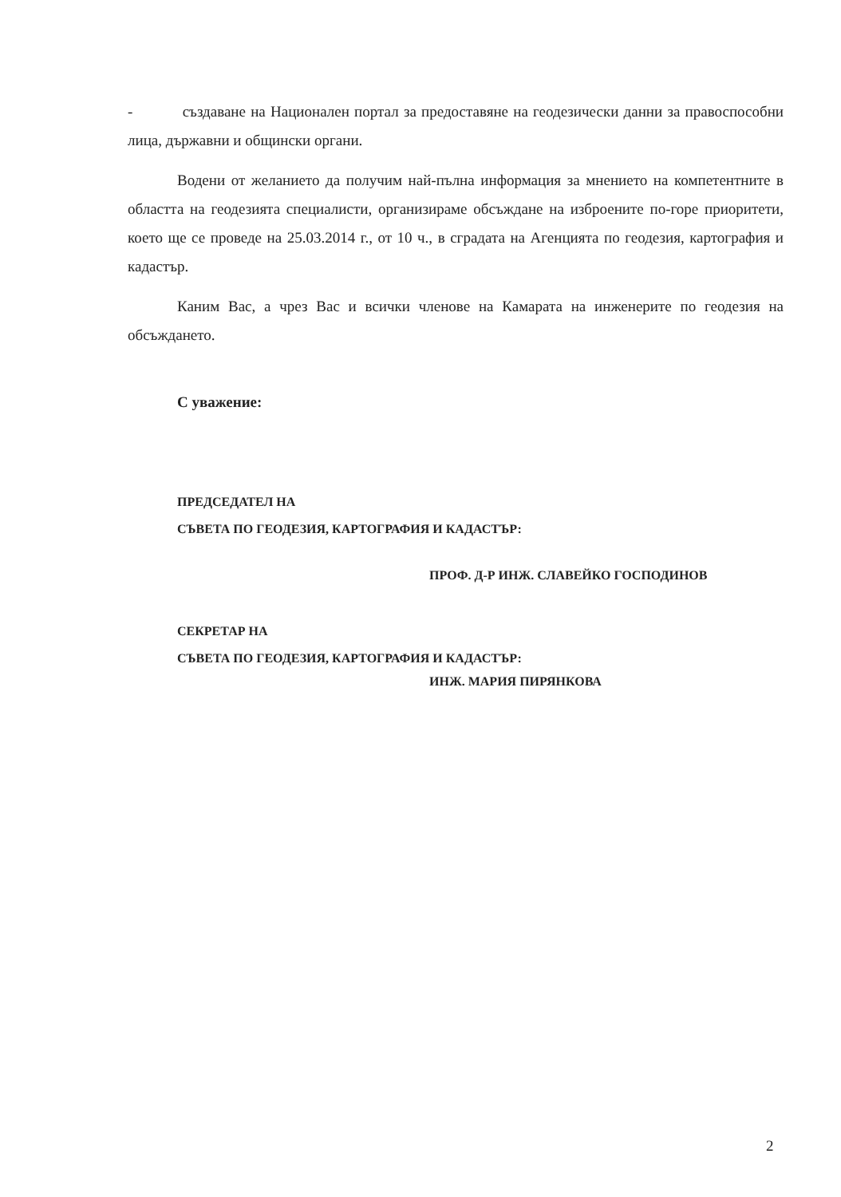- създаване на Национален портал за предоставяне на геодезически данни за правоспособни лица, държавни и общински органи.
Водени от желанието да получим най-пълна информация за мнението на компетентните в областта на геодезията специалисти, организираме обсъждане на изброените по-горе приоритети, което ще се проведе на 25.03.2014 г., от 10 ч., в сградата на Агенцията по геодезия, картография и кадастър.
Каним Вас, а чрез Вас и всички членове на Камарата на инженерите по геодезия на обсъждането.
С уважение:
ПРЕДСЕДАТЕЛ НА
СЪВЕТА ПО ГЕОДЕЗИЯ, КАРТОГРАФИЯ И КАДАСТЪР:
ПРОФ. Д-Р ИНЖ. СЛАВЕЙКО ГОСПОДИНОВ
СЕКРЕТАР НА
СЪВЕТА ПО ГЕОДЕЗИЯ, КАРТОГРАФИЯ И КАДАСТЪР:
ИНЖ. МАРИЯ ПИРЯНКОВА
2